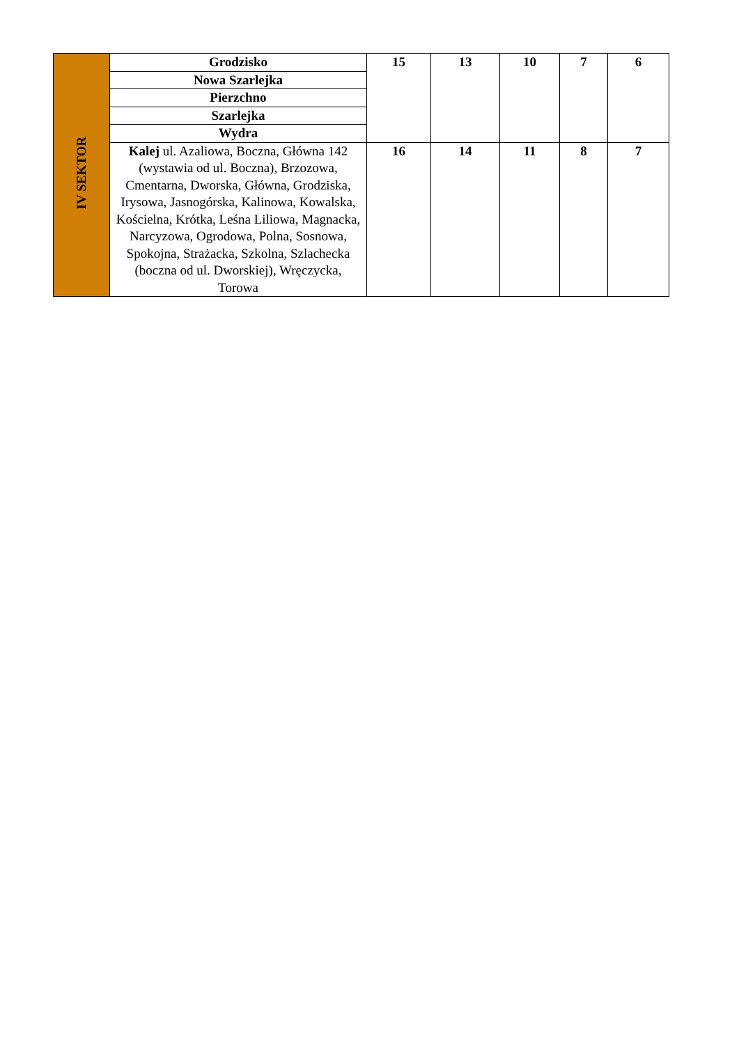| IV SEKTOR | Grodzisko | 15 | 13 | 10 | 7 | 6 |
| | Nowa Szarlejka | | | | | |
| | Pierzchno | | | | | |
| | Szarlejka | | | | | |
| | Wydra | | | | | |
| | Kalej ul. Azaliowa, Boczna, Główna 142 (wystawia od ul. Boczna), Brzozowa, Cmentarna, Dworska, Główna, Grodziska, Irysowa, Jasnogórska, Kalinowa, Kowalska, Kościelna, Krótka, Leśna Liliowa, Magnacka, Narcyzowa, Ogrodowa, Polna, Sosnowa, Spokojna, Strażacka, Szkolna, Szlachecka (boczna od ul. Dworskiej), Wręczycka, Torowa | 16 | 14 | 11 | 8 | 7 |